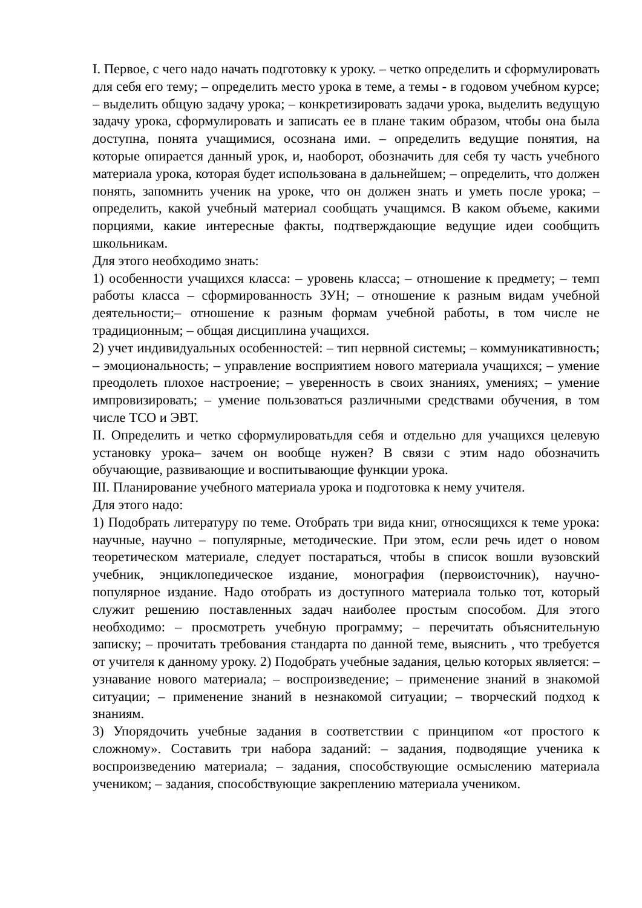I. Первое, с чего надо начать подготовку к уроку. – четко определить и сформулировать для себя его тему; – определить место урока в теме, а темы - в годовом учебном курсе; – выделить общую задачу урока; – конкретизировать задачи урока, выделить ведущую задачу урока, сформулировать и записать ее в плане таким образом, чтобы она была доступна, понята учащимися, осознана ими. – определить ведущие понятия, на которые опирается данный урок, и, наоборот, обозначить для себя ту часть учебного материала урока, которая будет использована в дальнейшем; – определить, что должен понять, запомнить ученик на уроке, что он должен знать и уметь после урока; – определить, какой учебный материал сообщать учащимся. В каком объеме, какими порциями, какие интересные факты, подтверждающие ведущие идеи сообщить школьникам.
Для этого необходимо знать:
1) особенности учащихся класса: – уровень класса; – отношение к предмету; – темп работы класса – сформированность ЗУН; – отношение к разным видам учебной деятельности;– отношение к разным формам учебной работы, в том числе не традиционным; – общая дисциплина учащихся.
2) учет индивидуальных особенностей: – тип нервной системы; – коммуникативность; – эмоциональность; – управление восприятием нового материала учащихся; – умение преодолеть плохое настроение; – уверенность в своих знаниях, умениях; – умение импровизировать; – умение пользоваться различными средствами обучения, в том числе ТСО и ЭВТ.
II. Определить и четко сформулироватьдля себя и отдельно для учащихся целевую установку урока– зачем он вообще нужен? В связи с этим надо обозначить обучающие, развивающие и воспитывающие функции урока.
III. Планирование учебного материала урока и подготовка к нему учителя.
Для этого надо:
1) Подобрать литературу по теме. Отобрать три вида книг, относящихся к теме урока: научные, научно – популярные, методические. При этом, если речь идет о новом теоретическом материале, следует постараться, чтобы в список вошли вузовский учебник, энциклопедическое издание, монография (первоисточник), научно-популярное издание. Надо отобрать из доступного материала только тот, который служит решению поставленных задач наиболее простым способом. Для этого необходимо: – просмотреть учебную программу; – перечитать объяснительную записку; – прочитать требования стандарта по данной теме, выяснить , что требуется от учителя к данному уроку. 2) Подобрать учебные задания, целью которых является: – узнавание нового материала; – воспроизведение; – применение знаний в знакомой ситуации; – применение знаний в незнакомой ситуации; – творческий подход к знаниям.
3) Упорядочить учебные задания в соответствии с принципом «от простого к сложному». Составить три набора заданий: – задания, подводящие ученика к воспроизведению материала; – задания, способствующие осмыслению материала учеником; – задания, способствующие закреплению материала учеником.